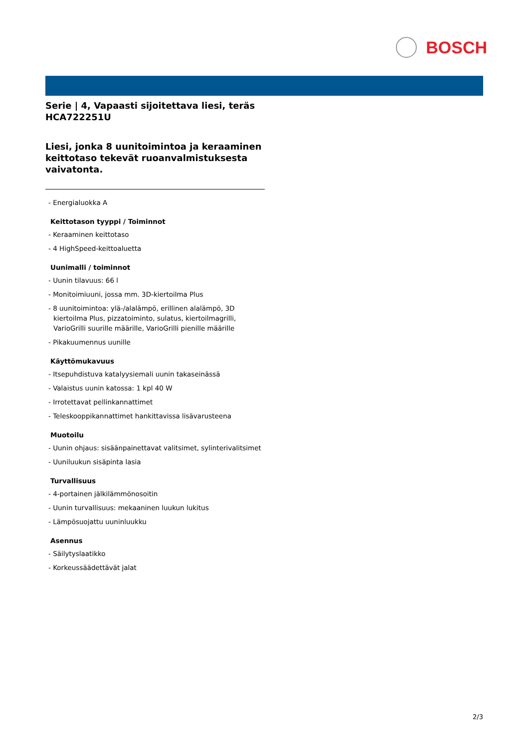BOSCH
Serie | 4, Vapaasti sijoitettava liesi, teräs
HCA722251U
Liesi, jonka 8 uunitoimintoa ja keraaminen keittotaso tekevät ruoanvalmistuksesta vaivatonta.
- Energialuokka A
Keittotason tyyppi / Toiminnot
- Keraaminen keittotaso
- 4 HighSpeed-keittoaluetta
Uunimalli / toiminnot
- Uunin tilavuus: 66 l
- Monitoimiuuni, jossa mm. 3D-kiertoilma Plus
- 8 uunitoimintoa: ylä-/alalämpö, erillinen alalämpö, 3D kiertoilma Plus, pizzatoiminto, sulatus, kiertoilmagrilli, VarioGrilli suurille määrille, VarioGrilli pienille määrille
- Pikakuumennus uunille
Käyttömukavuus
- Itsepuhdistuva katalyysiemali uunin takaseinässä
- Valaistus uunin katossa: 1 kpl 40 W
- Irrotettavat pellinkannattimet
- Teleskooppikannattimet hankittavissa lisävarusteena
Muotoilu
- Uunin ohjaus: sisäänpainettavat valitsimet, sylinterivalitsimet
- Uuniluukun sisäpinta lasia
Turvallisuus
- 4-portainen jälkilämmönosoitin
- Uunin turvallisuus: mekaaninen luukun lukitus
- Lämpösuojattu uuninluukku
Asennus
- Säilytyslaatikko
- Korkeussäädettävät jalat
2/3